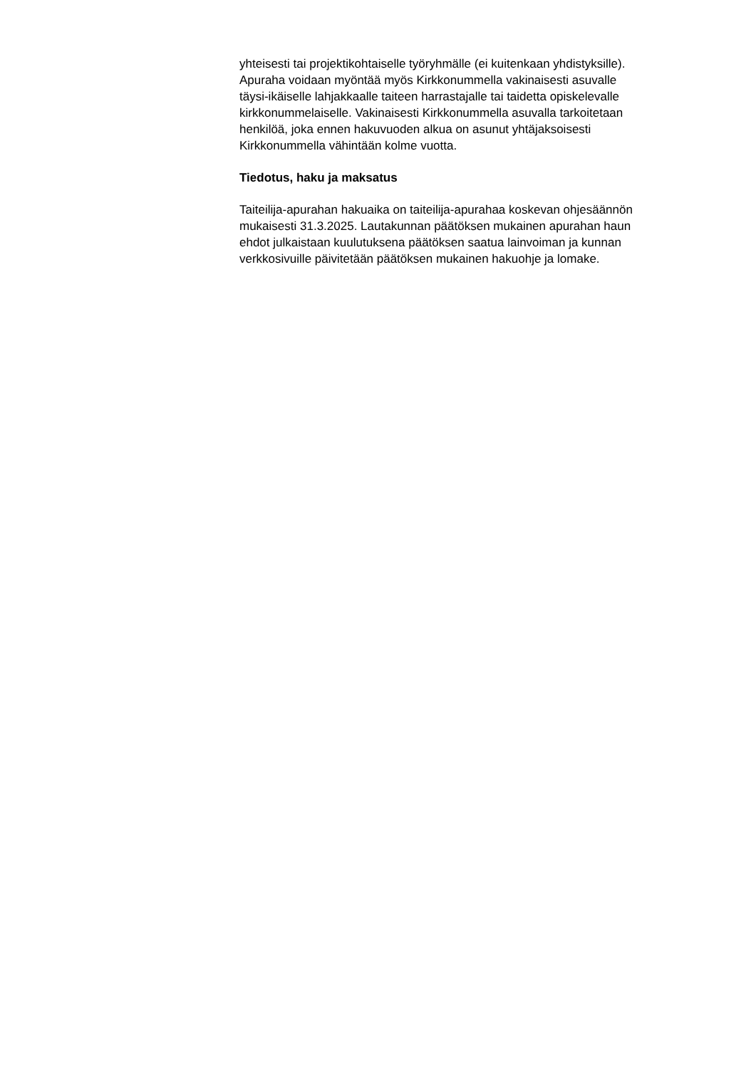yhteisesti tai projektikohtaiselle työryhmälle (ei kuitenkaan yhdistyksille).
Apuraha voidaan myöntää myös Kirkkonummella vakinaisesti asuvalle
täysi-ikäiselle lahjakkaalle taiteen harrastajalle tai taidetta opiskelevalle
kirkkonummelaiselle. Vakinaisesti Kirkkonummella asuvalla tarkoitetaan
henkilöä, joka ennen hakuvuoden alkua on asunut yhtäjaksoisesti
Kirkkonummella vähintään kolme vuotta.
Tiedotus, haku ja maksatus
Taiteilija-apurahan hakuaika on taiteilija-apurahaa koskevan ohjesäännön
mukaisesti 31.3.2025. Lautakunnan päätöksen mukainen apurahan haun
ehdot julkaistaan kuulutuksena päätöksen saatua lainvoiman ja kunnan
verkkosivuille päivitetään päätöksen mukainen hakuohje ja lomake.